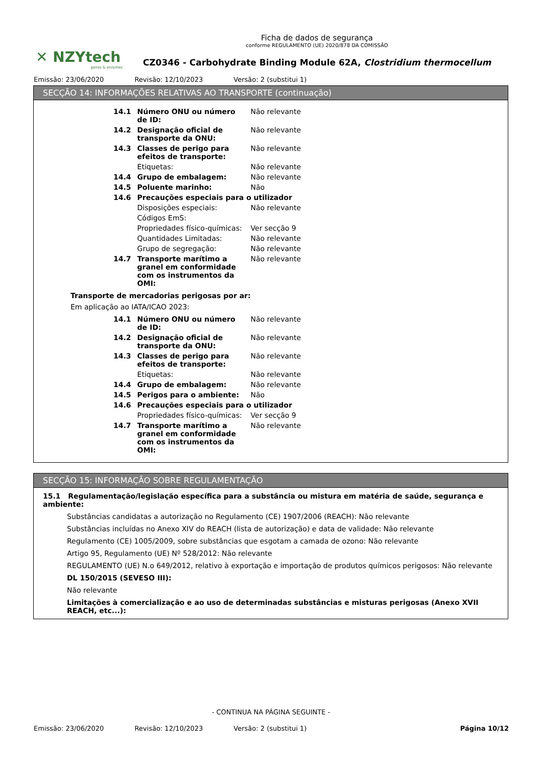✕ NZYtech
genes & enzymes
Ficha de dados de segurança
conforme REGULAMENTO (UE) 2020/878 DA COMISSÃO
CZ0346 - Carbohydrate Binding Module 62A, Clostridium thermocellum
Emissão: 23/06/2020 Revisão: 12/10/2023 Versão: 2 (substitui 1)
SECÇÃO 14: INFORMAÇÕES RELATIVAS AO TRANSPORTE (continuação)
| 14.1 | Número ONU ou número de ID: | Não relevante |
| 14.2 | Designação oficial de transporte da ONU: | Não relevante |
| 14.3 | Classes de perigo para efeitos de transporte: | Não relevante |
| | Etiquetas: | Não relevante |
| 14.4 | Grupo de embalagem: | Não relevante |
| 14.5 | Poluente marinho: | Não |
| 14.6 | Precauções especiais para o utilizador | |
| | Disposições especiais: | Não relevante |
| | Códigos EmS: | |
| | Propriedades físico-químicas: | Ver secção 9 |
| | Quantidades Limitadas: | Não relevante |
| | Grupo de segregação: | Não relevante |
| 14.7 | Transporte marítimo a granel em conformidade com os instrumentos da OMI: | Não relevante |
Transporte de mercadorias perigosas por ar:
Em aplicação ao IATA/ICAO 2023:
| 14.1 | Número ONU ou número de ID: | Não relevante |
| 14.2 | Designação oficial de transporte da ONU: | Não relevante |
| 14.3 | Classes de perigo para efeitos de transporte: | Não relevante |
| | Etiquetas: | Não relevante |
| 14.4 | Grupo de embalagem: | Não relevante |
| 14.5 | Perigos para o ambiente: | Não |
| 14.6 | Precauções especiais para o utilizador | |
| | Propriedades físico-químicas: | Ver secção 9 |
| 14.7 | Transporte marítimo a granel em conformidade com os instrumentos da OMI: | Não relevante |
SECÇÃO 15: INFORMAÇÃO SOBRE REGULAMENTAÇÃO
15.1 Regulamentação/legislação específica para a substância ou mistura em matéria de saúde, segurança e ambiente:
Substâncias candidatas a autorização no Regulamento (CE) 1907/2006 (REACH): Não relevante
Substâncias incluídas no Anexo XIV do REACH (lista de autorização) e data de validade: Não relevante
Regulamento (CE) 1005/2009, sobre substâncias que esgotam a camada de ozono: Não relevante
Artigo 95, Regulamento (UE) Nº 528/2012: Não relevante
REGULAMENTO (UE) N.o 649/2012, relativo à exportação e importação de produtos químicos perigosos: Não relevante
DL 150/2015 (SEVESO III):
Não relevante
Limitações à comercialização e ao uso de determinadas substâncias e misturas perigosas (Anexo XVII REACH, etc...):
- CONTINUA NA PÁGINA SEGUINTE -
Emissão: 23/06/2020 Revisão: 12/10/2023 Versão: 2 (substitui 1) Página 10/12